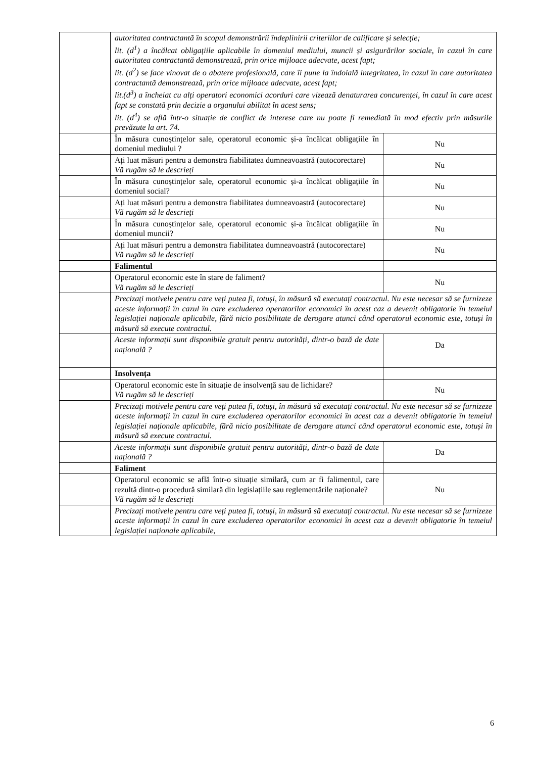| | autoritatea contractantă în scopul demonstrării îndeplinirii criteriilor de calificare și selecție; lit. (d<sup>1</sup>) a încălcat obligațiile aplicabile în domeniul mediului, muncii și asigurărilor sociale, în cazul în care autoritatea contractantă demonstrează, prin orice mijloace adecvate, acest fapt; lit. (d<sup>2</sup>) se face vinovat de o abatere profesională, care îi pune la îndoială integritatea, în cazul în care autoritatea contractantă demonstrează, prin orice mijloace adecvate, acest fapt; lit.(d<sup>3</sup>) a încheiat cu alți operatori economici acorduri care vizează denaturarea concurenței, în cazul în care acest fapt se constată prin decizie a organului abilitat în acest sens; lit. (d<sup>4</sup>) se află într-o situație de conflict de interese care nu poate fi remediată în mod efectiv prin măsurile prevăzute la art. 74. | |
| | În măsura cunoștințelor sale, operatorul economic și-a încălcat obligațiile în domeniul mediului ? | Nu |
| | Ați luat măsuri pentru a demonstra fiabilitatea dumneavoastră (autocorectare) Vă rugăm să le descrieți | Nu |
| | În măsura cunoștințelor sale, operatorul economic și-a încălcat obligațiile în domeniul social? | Nu |
| | Ați luat măsuri pentru a demonstra fiabilitatea dumneavoastră (autocorectare) Vă rugăm să le descrieți | Nu |
| | În măsura cunoștințelor sale, operatorul economic și-a încălcat obligațiile în domeniul muncii? | Nu |
| | Ați luat măsuri pentru a demonstra fiabilitatea dumneavoastră (autocorectare) Vă rugăm să le descrieți | Nu |
| | Falimentul | |
| | Operatorul economic este în stare de faliment? Vă rugăm să le descrieți | Nu |
| | Precizați motivele pentru care veți putea fi, totuși, în măsură să executați contractul. Nu este necesar să se furnizeze aceste informații în cazul în care excluderea operatorilor economici în acest caz a devenit obligatorie în temeiul legislației naționale aplicabile, fără nicio posibilitate de derogare atunci când operatorul economic este, totuși în măsură să execute contractul. | |
| | Aceste informații sunt disponibile gratuit pentru autorități, dintr-o bază de date națională ? | Da |
| | Insolvența | |
| | Operatorul economic este în situație de insolvență sau de lichidare? Vă rugăm să le descrieți | Nu |
| | Precizați motivele pentru care veți putea fi, totuși, în măsură să executați contractul. Nu este necesar să se furnizeze aceste informații în cazul în care excluderea operatorilor economici în acest caz a devenit obligatorie în temeiul legislației naționale aplicabile, fără nicio posibilitate de derogare atunci când operatorul economic este, totuși în măsură să execute contractul. | |
| | Aceste informații sunt disponibile gratuit pentru autorități, dintr-o bază de date națională ? | Da |
| | Faliment | |
| | Operatorul economic se află într-o situație similară, cum ar fi falimentul, care rezultă dintr-o procedură similară din legislațiile sau reglementările naționale? Vă rugăm să le descrieți | Nu |
| | Precizați motivele pentru care veți putea fi, totuși, în măsură să executați contractul. Nu este necesar să se furnizeze aceste informații în cazul în care excluderea operatorilor economici în acest caz a devenit obligatorie în temeiul legislației naționale aplicabile, | |
6